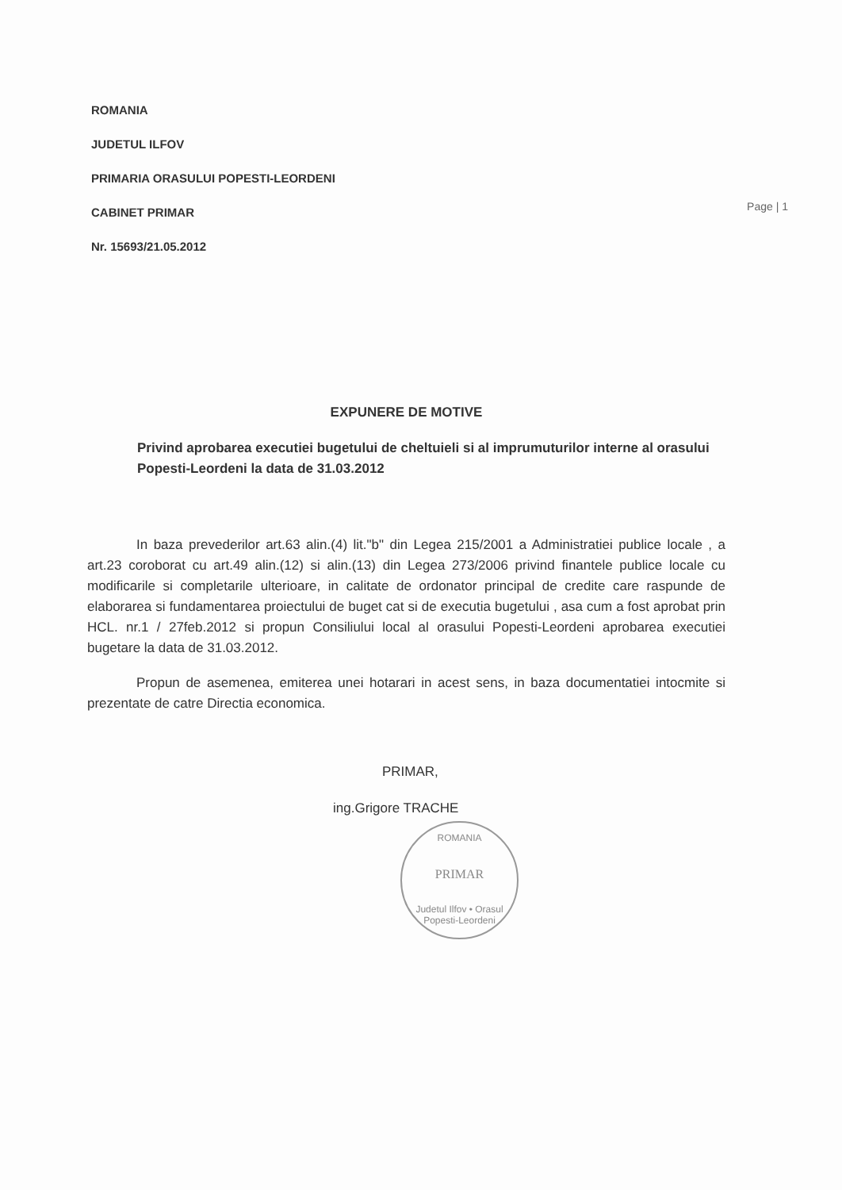ROMANIA
JUDETUL ILFOV
PRIMARIA ORASULUI POPESTI-LEORDENI
CABINET PRIMAR
Nr. 15693/21.05.2012
Page | 1
EXPUNERE DE MOTIVE
Privind aprobarea executiei bugetului de cheltuieli si al imprumuturilor interne al orasului Popesti-Leordeni la data de 31.03.2012
In baza prevederilor art.63 alin.(4) lit."b" din Legea 215/2001 a Administratiei publice locale , a art.23 coroborat cu art.49 alin.(12) si alin.(13) din Legea 273/2006 privind finantele publice locale cu modificarile si completarile ulterioare, in calitate de ordonator principal de credite care raspunde de elaborarea si fundamentarea proiectului de buget cat si de executia bugetului , asa cum a fost aprobat prin HCL. nr.1 / 27feb.2012 si propun Consiliului local al orasului Popesti-Leordeni aprobarea executiei bugetare la data de 31.03.2012.
Propun de asemenea, emiterea unei hotarari in acest sens, in baza documentatiei intocmite si prezentate de catre Directia economica.
PRIMAR,
ing.Grigore TRACHE
ROMANIA
PRIMAR
Judetul Ilfov • Orasul Popesti-Leordeni